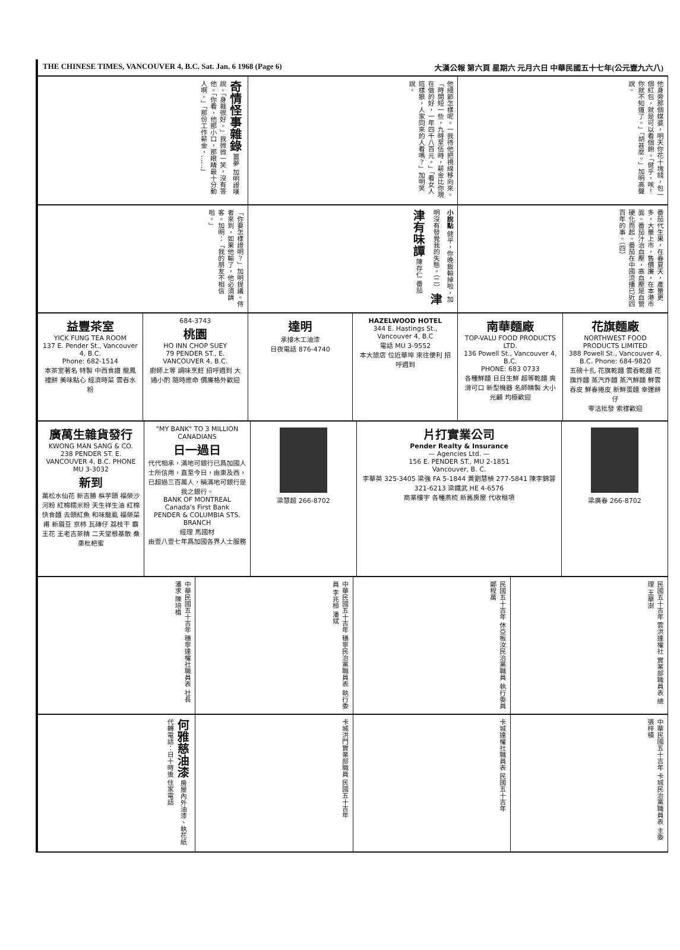THE CHINESE TIMES, VANCOUVER 4, B.C. Sat. Jan. 6 1968 (Page 6) 大漢公報 第六頁 星期六 元月六日 中華民國五十七年(公元壹九六八)
奇情怪事雜錄 噩夢 加明證嘆說。「身裁很好。」我微微一笑，沒有答他。「你看，他那小口，那眼睛最十分動人啊。」「那份工作薪金，……」
他細節怎樣呢。一我待他把視線移向來。「時間短一些，九時至伍時，薪金比你現在做的好，一年四千八百元。」「看女人這樣狠，人家同來的人看嗎？」加明笑說。
他身旁那個媒婆，明天你花十塊錢，包一個紅包，就是可以看個飽。「健乎，唉！你就不知道了。」「胡甚麼。」加明高聲說。
「你要怎樣證明？」加明提議。侍者來到，如果他輸了，他必須請客。加明：「我的朋友不相信啦。」
小說點 健平，你晚飯輸掉啦，加明沒有發覺我的失態。（二） 津津有味譚 陳存仁 番茄
番茄代生果，在春夏天，產量更多，大量上市，售價廉，在本港市面。番茄汁治血壓，高血壓是血管硬化而起。番茄在中國流播已近四百年的事。（四）
益豐茶室
YICK FUNG TEA ROOM
137 E. Pender St., Vancouver 4, B.C.
Phone: 682-1514
本茶室著名 特製 中西食譜 龍鳳禮餅 美味點心 經濟時菜 雲吞水粉
684-3743
桃園
HO INN CHOP SUEY
79 PENDER ST., E. VANCOUVER 4, B.C.
廚師上等 調味烹飪 招呼週到 大通小酌 隨時應命 價廉格外歡迎
達明
承接木工油漆
日夜電話 876-4740
HAZELWOOD HOTEL
344 E. Hastings St., Vancouver 4, B.C
電話 MU 3-9552
本大旅店 位近華埠 來往便利 招呼週到
南華麵廠
TOP-VALU FOOD PRODUCTS LTD.
136 Powell St., Vancouver 4, B.C.
PHONE: 683 0733
各種鮮麵 日日生鮮 超等乾麵 爽滑可口 新型機器 名師精製 大小光顧 均極歡迎
花旗麵廠
NORTHWEST FOOD PRODUCTS LIMITED
388 Powell St., Vancouver 4, B.C. Phone: 684-9820
五磅十扎 花旗乾麵 雲吞乾麵 花旗炸麵 蒸汽炸麵 蒸汽鮮麵 鮮雲吞皮 鮮春捲皮 新鮮蛋麵 幸運餅仔
零沽批發 索樣歡迎
廣萬生雜貨發行
KWONG MAN SANG & CO.
238 PENDER ST. E. VANCOUVER 4, B.C. PHONE MU 3-3032
新到
萬松水仙花 新吉勝 梹芋頭 福榮沙河粉 紅棉糯米粉 天生祥生油 紅棉快食麵 去頭紅魚 和味龍虱 福榮菜甫 新眉豆 京柿 瓦磚仔 荔枝干 霸王花 王老吉茶精 二天堂根基散 桑棗枇杷蜜
"MY BANK" TO 3 MILLION CANADIANS
日一過日
代代相承，滿地可銀行已爲加國人士所信用，直至今日，由東及西，已超過三百萬人，稱滿地可銀行是我之銀行。
BANK OF MONTREAL
Canada's First Bank
PENDER & COLUMBIA STS. BRANCH
經理 馬國材
由壹八壹七年爲加國各界人士服務
梁慧超 266-8702
片打實業公司
Pender Realty & Insurance
— Agencies Ltd. —
156 E. PENDER ST., MU 2-1851
Vancouver, B. C.
李華英 325-3405 梁強 FA 5-1844 黃劉慧楨 277-5841 陳李錦蓉 321-6213 梁鐵武 HE 4-6576
商業樓宇 各種燕梳 新舊房屋 代收租項
梁廣春 266-8702
中華民國五十吉年 穩寧達權社職員表 社長 潘求 陳培植
中華民國五十吉年 穩寧民治黨職員表 執行委員 李兆桓 潘斌
民國五十吉年 休亞板汝民治黨職員 執行委員 鄭程萬
民國五十吉年 雲洪達權社 實業部職員表 總理 王華澍
何雅慈油漆 房屋內外油漆、執花紙 代轉電話：日十時後 住家電話
卡城洪門實業部職員 民國五十吉年
卡城達權社職員表 民國五十吉年
中華民國五十吉年 卡城民治黨職員表 主委 張梓積